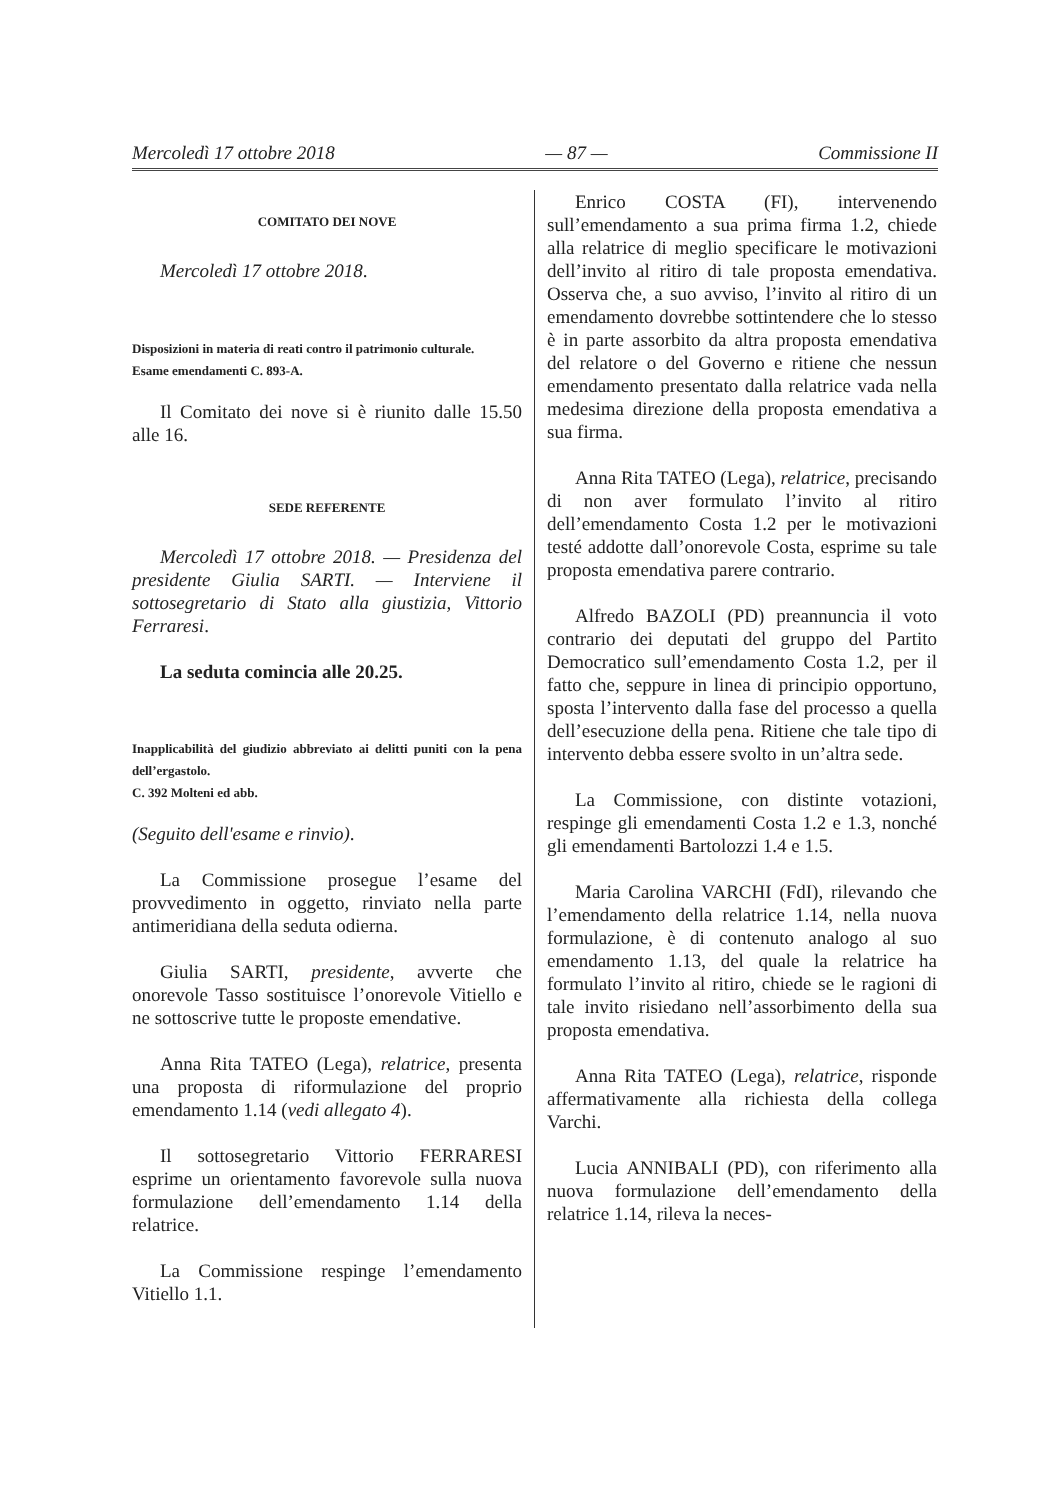Mercoledì 17 ottobre 2018 — 87 — Commissione II
COMITATO DEI NOVE
Mercoledì 17 ottobre 2018.
Disposizioni in materia di reati contro il patrimonio culturale.
Esame emendamenti C. 893-A.
Il Comitato dei nove si è riunito dalle 15.50 alle 16.
SEDE REFERENTE
Mercoledì 17 ottobre 2018. — Presidenza del presidente Giulia SARTI. — Interviene il sottosegretario di Stato alla giustizia, Vittorio Ferraresi.
La seduta comincia alle 20.25.
Inapplicabilità del giudizio abbreviato ai delitti puniti con la pena dell’ergastolo.
C. 392 Molteni ed abb.
(Seguito dell'esame e rinvio).
La Commissione prosegue l’esame del provvedimento in oggetto, rinviato nella parte antimeridiana della seduta odierna.
Giulia SARTI, presidente, avverte che onorevole Tasso sostituisce l’onorevole Vitiello e ne sottoscrive tutte le proposte emendative.
Anna Rita TATEO (Lega), relatrice, presenta una proposta di riformulazione del proprio emendamento 1.14 (vedi allegato 4).
Il sottosegretario Vittorio FERRARESI esprime un orientamento favorevole sulla nuova formulazione dell’emendamento 1.14 della relatrice.
La Commissione respinge l’emendamento Vitiello 1.1.
Enrico COSTA (FI), intervenendo sull’emendamento a sua prima firma 1.2, chiede alla relatrice di meglio specificare le motivazioni dell’invito al ritiro di tale proposta emendativa. Osserva che, a suo avviso, l’invito al ritiro di un emendamento dovrebbe sottintendere che lo stesso è in parte assorbito da altra proposta emendativa del relatore o del Governo e ritiene che nessun emendamento presentato dalla relatrice vada nella medesima direzione della proposta emendativa a sua firma.
Anna Rita TATEO (Lega), relatrice, precisando di non aver formulato l’invito al ritiro dell’emendamento Costa 1.2 per le motivazioni testé addotte dall’onorevole Costa, esprime su tale proposta emendativa parere contrario.
Alfredo BAZOLI (PD) preannuncia il voto contrario dei deputati del gruppo del Partito Democratico sull’emendamento Costa 1.2, per il fatto che, seppure in linea di principio opportuno, sposta l’intervento dalla fase del processo a quella dell’esecuzione della pena. Ritiene che tale tipo di intervento debba essere svolto in un’altra sede.
La Commissione, con distinte votazioni, respinge gli emendamenti Costa 1.2 e 1.3, nonché gli emendamenti Bartolozzi 1.4 e 1.5.
Maria Carolina VARCHI (FdI), rilevando che l’emendamento della relatrice 1.14, nella nuova formulazione, è di contenuto analogo al suo emendamento 1.13, del quale la relatrice ha formulato l’invito al ritiro, chiede se le ragioni di tale invito risiedano nell’assorbimento della sua proposta emendativa.
Anna Rita TATEO (Lega), relatrice, risponde affermativamente alla richiesta della collega Varchi.
Lucia ANNIBALI (PD), con riferimento alla nuova formulazione dell’emendamento della relatrice 1.14, rileva la neces-